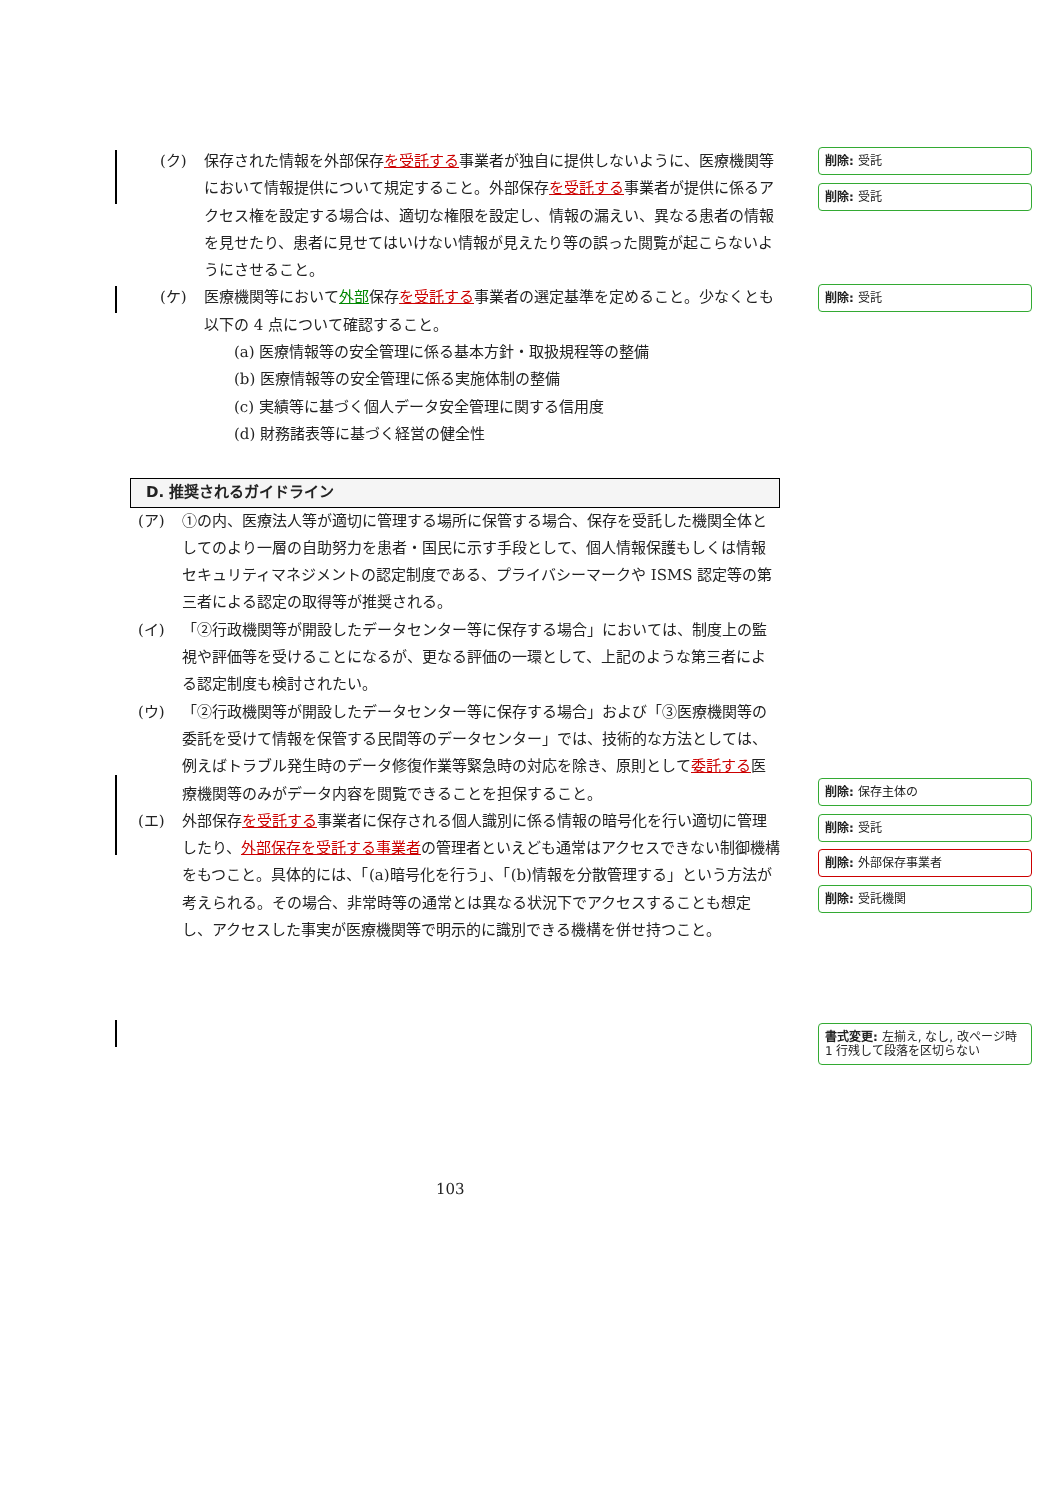(ク) 保存された情報を外部保存を受託する事業者が独自に提供しないように、医療機関等において情報提供について規定すること。外部保存を受託する事業者が提供に係るアクセス権を設定する場合は、適切な権限を設定し、情報の漏えい、異なる患者の情報を見せたり、患者に見せてはいけない情報が見えたり等の誤った閲覧が起こらないようにさせること。
(ケ) 医療機関等において外部保存を受託する事業者の選定基準を定めること。少なくとも以下の 4 点について確認すること。
(a) 医療情報等の安全管理に係る基本方針・取扱規程等の整備
(b) 医療情報等の安全管理に係る実施体制の整備
(c) 実績等に基づく個人データ安全管理に関する信用度
(d) 財務諸表等に基づく経営の健全性
D. 推奨されるガイドライン
(ア) ①の内、医療法人等が適切に管理する場所に保管する場合、保存を受託した機関全体としてのより一層の自助努力を患者・国民に示す手段として、個人情報保護もしくは情報セキュリティマネジメントの認定制度である、プライバシーマークや ISMS 認定等の第三者による認定の取得等が推奨される。
(イ) 「②行政機関等が開設したデータセンター等に保存する場合」においては、制度上の監視や評価等を受けることになるが、更なる評価の一環として、上記のような第三者による認定制度も検討されたい。
(ウ) 「②行政機関等が開設したデータセンター等に保存する場合」および「③医療機関等の委託を受けて情報を保管する民間等のデータセンター」では、技術的な方法としては、例えばトラブル発生時のデータ修復作業等緊急時の対応を除き、原則として委託する医療機関等のみがデータ内容を閲覧できることを担保すること。
(エ) 外部保存を受託する事業者に保存される個人識別に係る情報の暗号化を行い適切に管理したり、外部保存を受託する事業者の管理者といえども通常はアクセスできない制御機構をもつこと。具体的には、「(a)暗号化を行う」、「(b)情報を分散管理する」という方法が考えられる。その場合、非常時等の通常とは異なる状況下でアクセスすることも想定し、アクセスした事実が医療機関等で明示的に識別できる機構を併せ持つこと。
削除: 受託
削除: 受託
削除: 受託
削除: 保存主体の
削除: 受託
削除: 外部保存事業者
削除: 受託機関
書式変更: 左揃え, なし, 改ページ時 1 行残して段落を区切らない
103